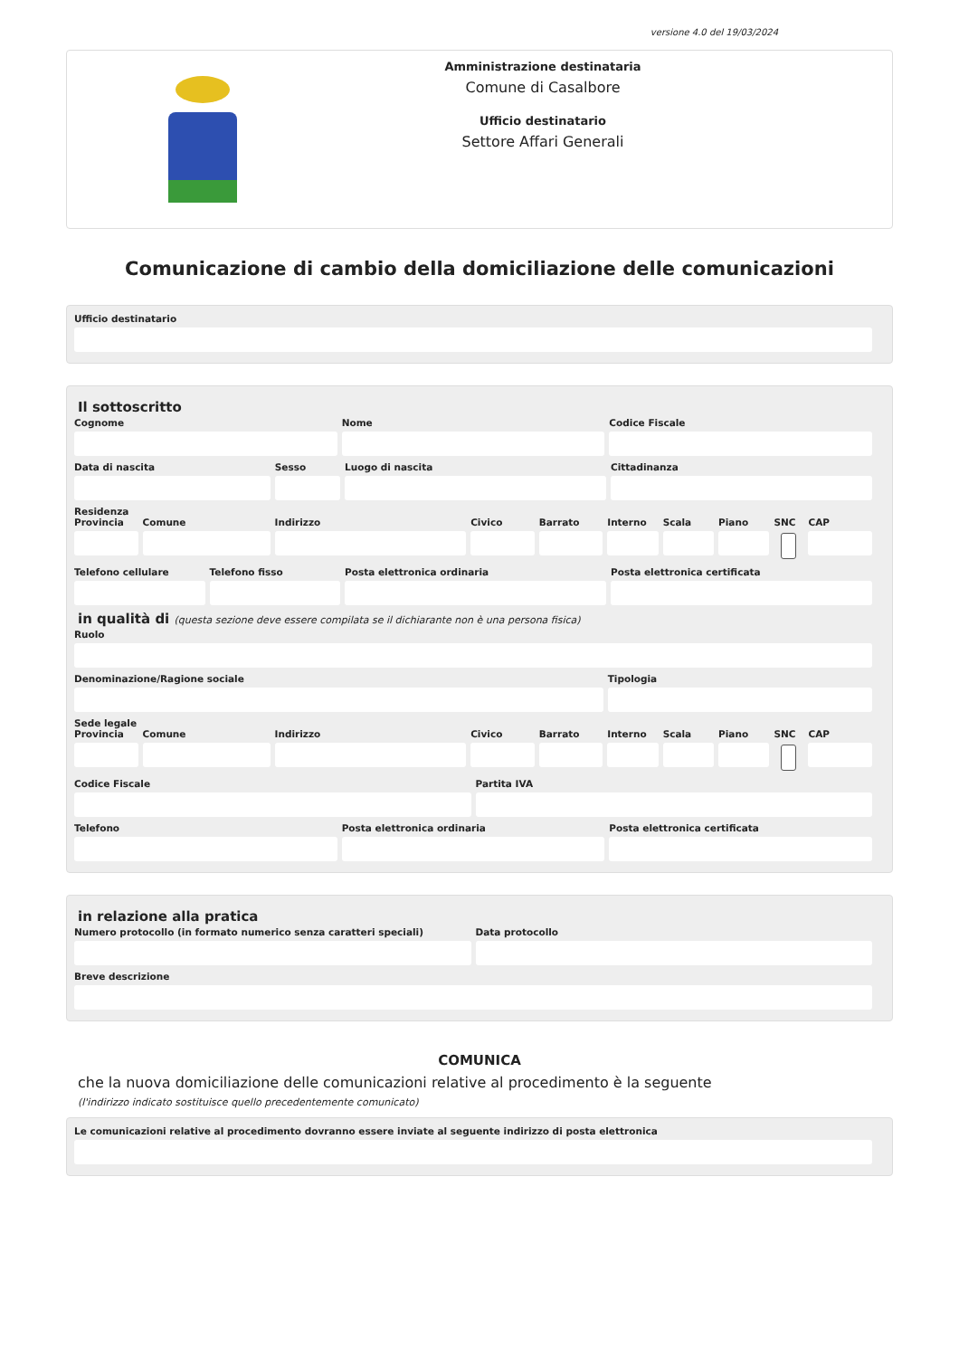versione 4.0 del 19/03/2024
Amministrazione destinataria
Comune di Casalbore
Ufficio destinatario
Settore Affari Generali
Comunicazione di cambio della domiciliazione delle comunicazioni
Ufficio destinatario
Il sottoscritto
Cognome Nome Codice Fiscale
Data di nascita Sesso Luogo di nascita Cittadinanza
Residenza
Provincia Comune Indirizzo Civico Barrato Interno Scala Piano SNC CAP
Telefono cellulare Telefono fisso Posta elettronica ordinaria Posta elettronica certificata
in qualità di (questa sezione deve essere compilata se il dichiarante non è una persona fisica)
Ruolo
Denominazione/Ragione sociale Tipologia
Sede legale
Provincia Comune Indirizzo Civico Barrato Interno Scala Piano SNC CAP
Codice Fiscale Partita IVA
Telefono Posta elettronica ordinaria Posta elettronica certificata
in relazione alla pratica
Numero protocollo (in formato numerico senza caratteri speciali)
Data protocollo
Breve descrizione
COMUNICA
che la nuova domiciliazione delle comunicazioni relative al procedimento è la seguente
(l'indirizzo indicato sostituisce quello precedentemente comunicato)
Le comunicazioni relative al procedimento dovranno essere inviate al seguente indirizzo di posta elettronica